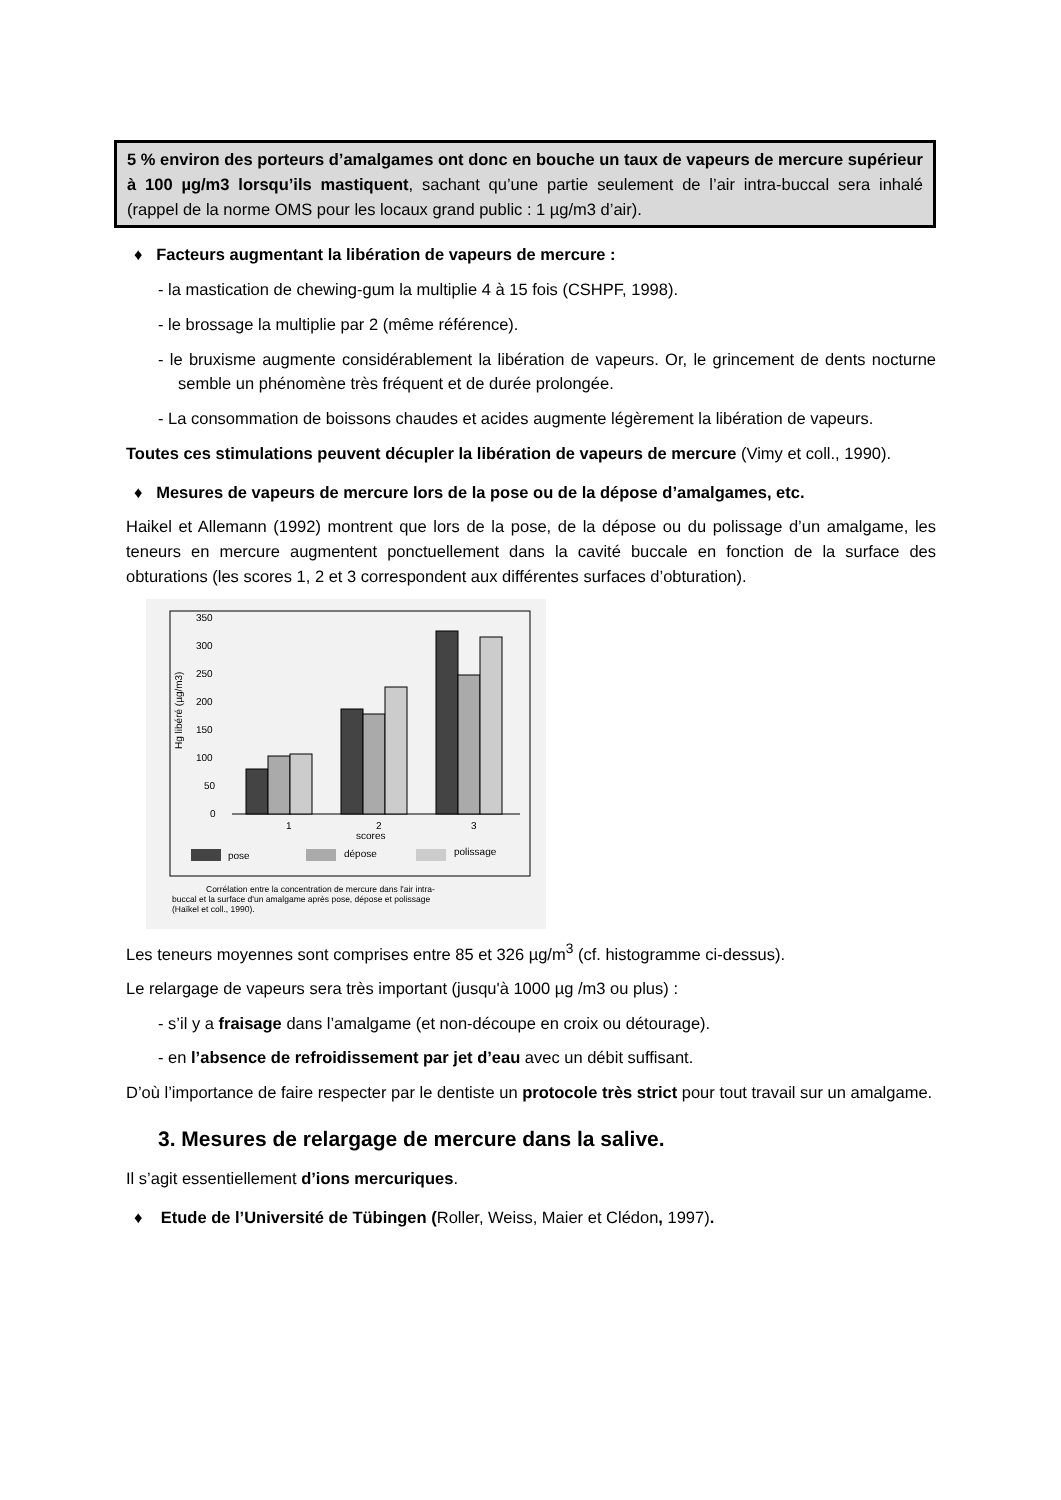5 % environ des porteurs d’amalgames ont donc en bouche un taux de vapeurs de mercure supérieur à 100 µg/m3 lorsqu’ils mastiquent, sachant qu’une partie seulement de l’air intra-buccal sera inhalé (rappel de la norme OMS pour les locaux grand public : 1 µg/m3 d’air).
♦ Facteurs augmentant la libération de vapeurs de mercure :
- la mastication de chewing-gum la multiplie 4 à 15 fois (CSHPF, 1998).
- le brossage la multiplie par 2 (même référence).
- le bruxisme augmente considérablement la libération de vapeurs. Or, le grincement de dents nocturne semble un phénomène très fréquent et de durée prolongée.
- La consommation de boissons chaudes et acides augmente légèrement la libération de vapeurs.
Toutes ces stimulations peuvent décupler la libération de vapeurs de mercure (Vimy et coll., 1990).
♦ Mesures de vapeurs de mercure lors de la pose ou de la dépose d’amalgames, etc.
Haikel et Allemann (1992) montrent que lors de la pose, de la dépose ou du polissage d’un amalgame, les teneurs en mercure augmentent ponctuellement dans la cavité buccale en fonction de la surface des obturations (les scores 1, 2 et 3 correspondent aux différentes surfaces d’obturation).
350
300
250
200
150
100
50
0
Hg libéré (µg/m3)
1
2
3
scores
pose
dépose
polissage
Corrélation entre la concentration de mercure dans l'air intra-
buccal et la surface d'un amalgame après pose, dépose et polissage
(Haïkel et coll., 1990).
Les teneurs moyennes sont comprises entre 85 et 326 µg/m<sup>3</sup> (cf. histogramme ci-dessus).
Le relargage de vapeurs sera très important (jusqu'à 1000 µg /m3 ou plus) :
- s’il y a fraisage dans l’amalgame (et non-découpe en croix ou détourage).
- en l’absence de refroidissement par jet d’eau avec un débit suffisant.
D’où l’importance de faire respecter par le dentiste un protocole très strict pour tout travail sur un amalgame.
3. Mesures de relargage de mercure dans la salive.
Il s’agit essentiellement d’ions mercuriques.
♦ Etude de l’Université de Tübingen (Roller, Weiss, Maier et Clédon, 1997).